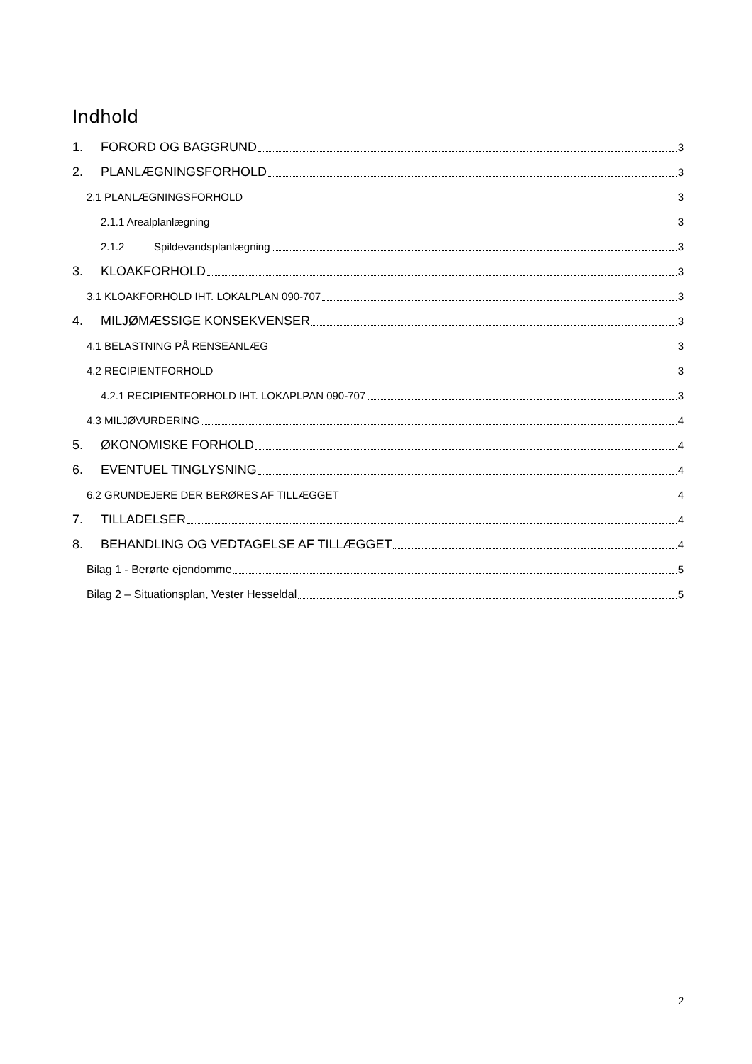Indhold
1. FORORD OG BAGGRUND 3
2. PLANLÆGNINGSFORHOLD 3
2.1 PLANLÆGNINGSFORHOLD 3
2.1.1 Arealplanlægning 3
2.1.2 Spildevandsplanlægning 3
3. KLOAKFORHOLD 3
3.1 KLOAKFORHOLD IHT. LOKALPLAN 090-707 3
4. MILJØMÆSSIGE KONSEKVENSER 3
4.1 BELASTNING PÅ RENSEANLÆG 3
4.2 RECIPIENTFORHOLD 3
4.2.1 RECIPIENTFORHOLD IHT. LOKAPLPAN 090-707 3
4.3 MILJØVURDERING 4
5. ØKONOMISKE FORHOLD 4
6. EVENTUEL TINGLYSNING 4
6.2 GRUNDEJERE DER BERØRES AF TILLÆGGET 4
7. TILLADELSER 4
8. BEHANDLING OG VEDTAGELSE AF TILLÆGGET 4
Bilag 1 - Berørte ejendomme 5
Bilag 2 – Situationsplan, Vester Hesseldal 5
2